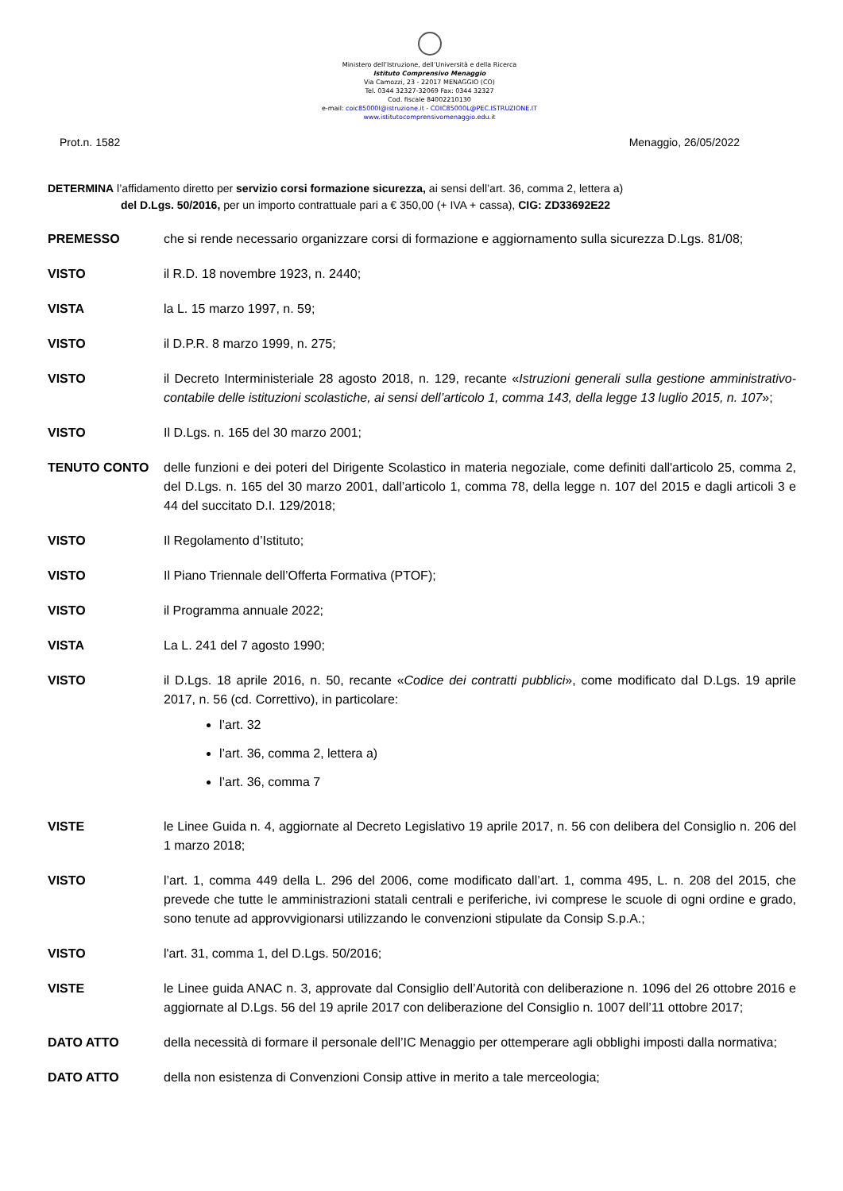Ministero dell’Istruzione, dell’Università e della Ricerca
Istituto Comprensivo Menaggio
Via Camozzi, 23 - 22017 MENAGGIO (CO)
Tel. 0344 32327-32069 Fax: 0344 32327
Cod. fiscale 84002210130
e-mail: coic85000l@istruzione.it - COIC85000L@PEC.ISTRUZIONE.IT
www.istitutocomprensivomenaggio.edu.it
Prot.n. 1582 Menaggio, 26/05/2022
DETERMINA l’affidamento diretto per servizio corsi formazione sicurezza, ai sensi dell’art. 36, comma 2, lettera a)
del D.Lgs. 50/2016, per un importo contrattuale pari a € 350,00 (+ IVA + cassa), CIG: ZD33692E22
PREMESSO che si rende necessario organizzare corsi di formazione e aggiornamento sulla sicurezza D.Lgs. 81/08;
VISTO il R.D. 18 novembre 1923, n. 2440;
VISTA la L. 15 marzo 1997, n. 59;
VISTO il D.P.R. 8 marzo 1999, n. 275;
VISTO il Decreto Interministeriale 28 agosto 2018, n. 129, recante «Istruzioni generali sulla gestione amministrativo-contabile delle istituzioni scolastiche, ai sensi dell’articolo 1, comma 143, della legge 13 luglio 2015, n. 107»;
VISTO Il D.Lgs. n. 165 del 30 marzo 2001;
TENUTO CONTO delle funzioni e dei poteri del Dirigente Scolastico in materia negoziale, come definiti dall'articolo 25, comma 2, del D.Lgs. n. 165 del 30 marzo 2001, dall’articolo 1, comma 78, della legge n. 107 del 2015 e dagli articoli 3 e 44 del succitato D.I. 129/2018;
VISTO Il Regolamento d’Istituto;
VISTO Il Piano Triennale dell’Offerta Formativa (PTOF);
VISTO il Programma annuale 2022;
VISTA La L. 241 del 7 agosto 1990;
VISTO il D.Lgs. 18 aprile 2016, n. 50, recante «Codice dei contratti pubblici», come modificato dal D.Lgs. 19 aprile 2017, n. 56 (cd. Correttivo), in particolare:
l’art. 32
l’art. 36, comma 2, lettera a)
l’art. 36, comma 7
VISTE le Linee Guida n. 4, aggiornate al Decreto Legislativo 19 aprile 2017, n. 56 con delibera del Consiglio n. 206 del 1 marzo 2018;
VISTO l’art. 1, comma 449 della L. 296 del 2006, come modificato dall’art. 1, comma 495, L. n. 208 del 2015, che prevede che tutte le amministrazioni statali centrali e periferiche, ivi comprese le scuole di ogni ordine e grado, sono tenute ad approvvigionarsi utilizzando le convenzioni stipulate da Consip S.p.A.;
VISTO l'art. 31, comma 1, del D.Lgs. 50/2016;
VISTE le Linee guida ANAC n. 3, approvate dal Consiglio dell’Autorità con deliberazione n. 1096 del 26 ottobre 2016 e aggiornate al D.Lgs. 56 del 19 aprile 2017 con deliberazione del Consiglio n. 1007 dell’11 ottobre 2017;
DATO ATTO della necessità di formare il personale dell’IC Menaggio per ottemperare agli obblighi imposti dalla normativa;
DATO ATTO della non esistenza di Convenzioni Consip attive in merito a tale merceologia;